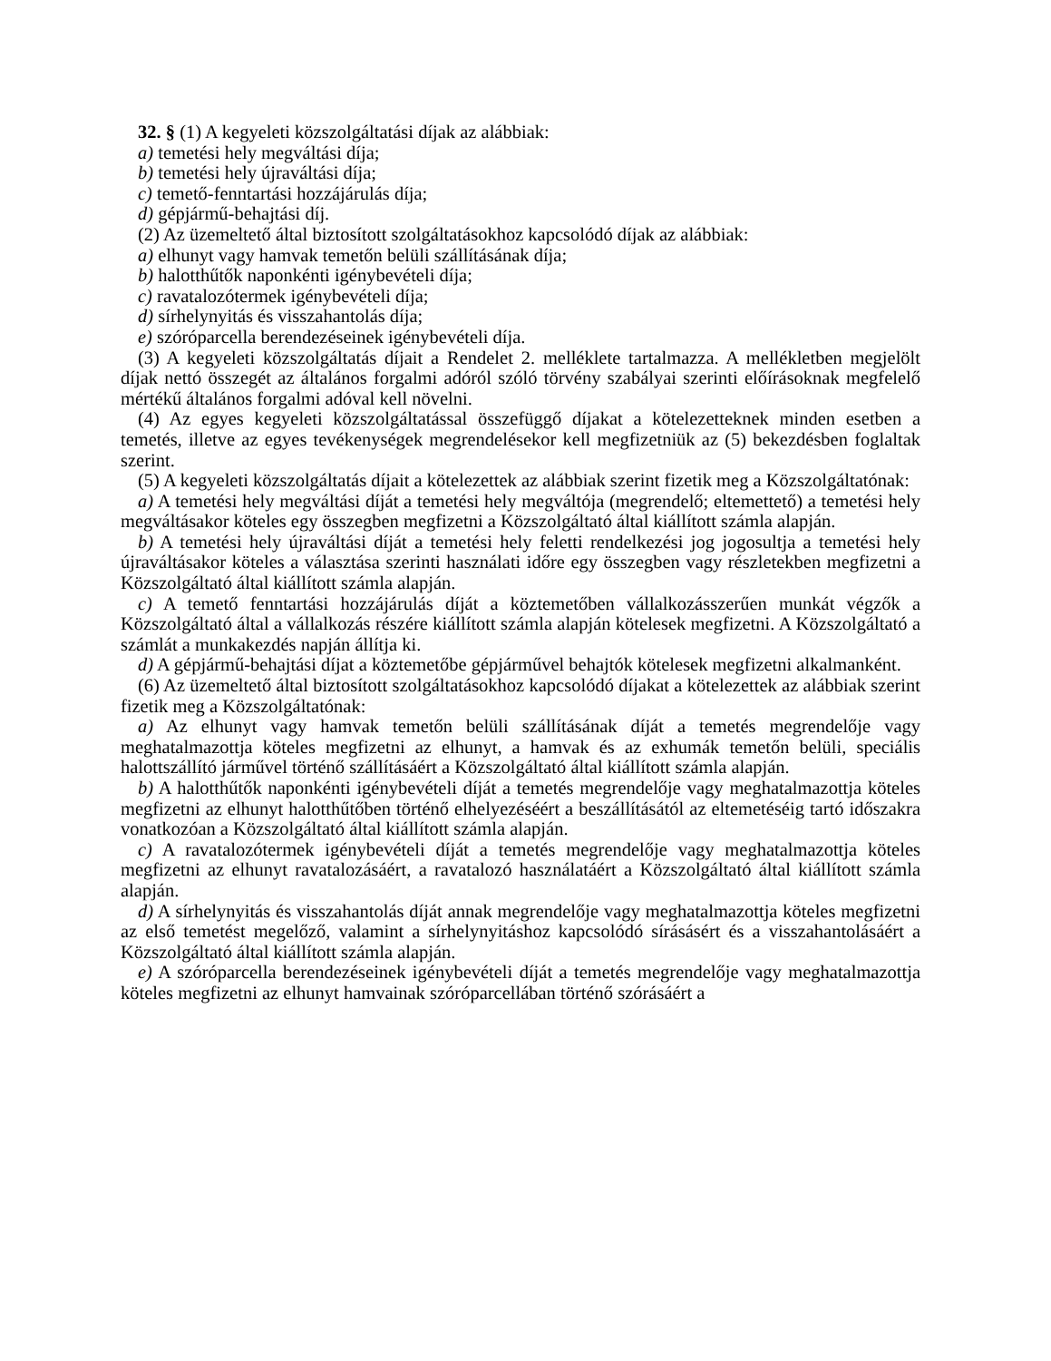32. § (1) A kegyeleti közszolgáltatási díjak az alábbiak:
a) temetési hely megváltási díja;
b) temetési hely újraváltási díja;
c) temető-fenntartási hozzájárulás díja;
d) gépjármű-behajtási díj.
(2) Az üzemeltető által biztosított szolgáltatásokhoz kapcsolódó díjak az alábbiak:
a) elhunyt vagy hamvak temetőn belüli szállításának díja;
b) halotthűtők naponkénti igénybevételi díja;
c) ravatalozótermek igénybevételi díja;
d) sírhelynyitás és visszahantolás díja;
e) szóróparcella berendezéseinek igénybevételi díja.
(3) A kegyeleti közszolgáltatás díjait a Rendelet 2. melléklete tartalmazza. A mellékletben megjelölt díjak nettó összegét az általános forgalmi adóról szóló törvény szabályai szerinti előírásoknak megfelelő mértékű általános forgalmi adóval kell növelni.
(4) Az egyes kegyeleti közszolgáltatással összefüggő díjakat a kötelezetteknek minden esetben a temetés, illetve az egyes tevékenységek megrendelésekor kell megfizetniük az (5) bekezdésben foglaltak szerint.
(5) A kegyeleti közszolgáltatás díjait a kötelezettek az alábbiak szerint fizetik meg a Közszolgáltatónak:
a) A temetési hely megváltási díját a temetési hely megváltója (megrendelő; eltemettető) a temetési hely megváltásakor köteles egy összegben megfizetni a Közszolgáltató által kiállított számla alapján.
b) A temetési hely újraváltási díját a temetési hely feletti rendelkezési jog jogosultja a temetési hely újraváltásakor köteles a választása szerinti használati időre egy összegben vagy részletekben megfizetni a Közszolgáltató által kiállított számla alapján.
c) A temető fenntartási hozzájárulás díját a köztemetőben vállalkozásszerűen munkát végzők a Közszolgáltató által a vállalkozás részére kiállított számla alapján kötelesek megfizetni. A Közszolgáltató a számlát a munkakezdés napján állítja ki.
d) A gépjármű-behajtási díjat a köztemetőbe gépjárművel behajtók kötelesek megfizetni alkalmanként.
(6) Az üzemeltető által biztosított szolgáltatásokhoz kapcsolódó díjakat a kötelezettek az alábbiak szerint fizetik meg a Közszolgáltatónak:
a) Az elhunyt vagy hamvak temetőn belüli szállításának díját a temetés megrendelője vagy meghatalmazottja köteles megfizetni az elhunyt, a hamvak és az exhumák temetőn belüli, speciális halottszállító járművel történő szállításáért a Közszolgáltató által kiállított számla alapján.
b) A halotthűtők naponkénti igénybevételi díját a temetés megrendelője vagy meghatalmazottja köteles megfizetni az elhunyt halotthűtőben történő elhelyezéséért a beszállításától az eltemetéséig tartó időszakra vonatkozóan a Közszolgáltató által kiállított számla alapján.
c) A ravatalozótermek igénybevételi díját a temetés megrendelője vagy meghatalmazottja köteles megfizetni az elhunyt ravatalozásáért, a ravatalozó használatáért a Közszolgáltató által kiállított számla alapján.
d) A sírhelynyitás és visszahantolás díját annak megrendelője vagy meghatalmazottja köteles megfizetni az első temetést megelőző, valamint a sírhelynyitáshoz kapcsolódó sírásásért és a visszahantolásáért a Közszolgáltató által kiállított számla alapján.
e) A szóróparcella berendezéseinek igénybevételi díját a temetés megrendelője vagy meghatalmazottja köteles megfizetni az elhunyt hamvainak szóróparcellában történő szórásáért a